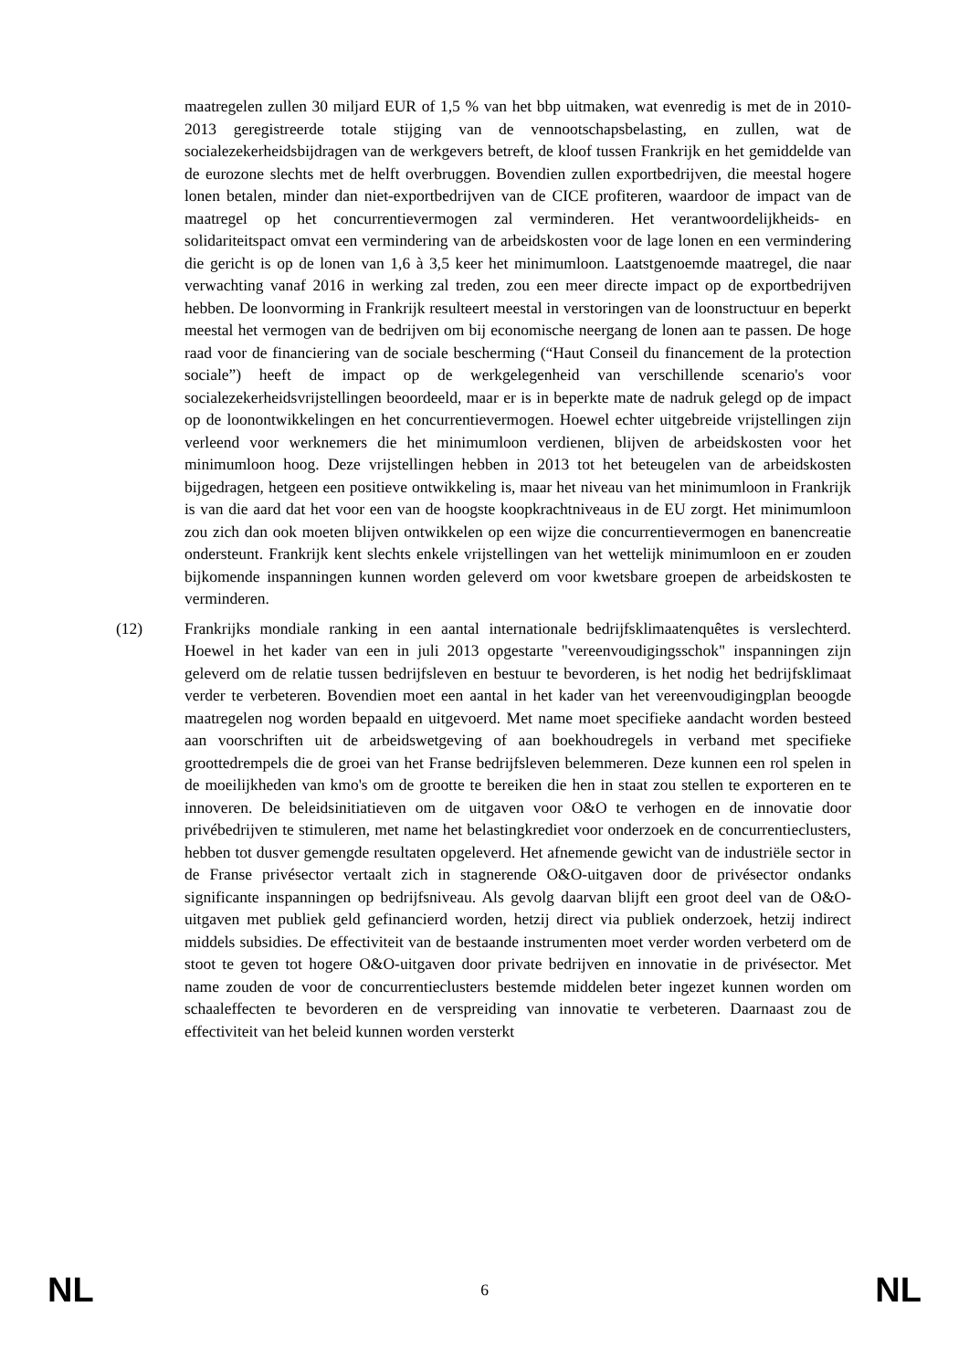maatregelen zullen 30 miljard EUR of 1,5 % van het bbp uitmaken, wat evenredig is met de in 2010-2013 geregistreerde totale stijging van de vennootschapsbelasting, en zullen, wat de socialezekerheidsbijdragen van de werkgevers betreft, de kloof tussen Frankrijk en het gemiddelde van de eurozone slechts met de helft overbruggen. Bovendien zullen exportbedrijven, die meestal hogere lonen betalen, minder dan niet-exportbedrijven van de CICE profiteren, waardoor de impact van de maatregel op het concurrentievermogen zal verminderen. Het verantwoordelijkheids- en solidariteitspact omvat een vermindering van de arbeidskosten voor de lage lonen en een vermindering die gericht is op de lonen van 1,6 à 3,5 keer het minimumloon. Laatstgenoemde maatregel, die naar verwachting vanaf 2016 in werking zal treden, zou een meer directe impact op de exportbedrijven hebben. De loonvorming in Frankrijk resulteert meestal in verstoringen van de loonstructuur en beperkt meestal het vermogen van de bedrijven om bij economische neergang de lonen aan te passen. De hoge raad voor de financiering van de sociale bescherming (“Haut Conseil du financement de la protection sociale”) heeft de impact op de werkgelegenheid van verschillende scenario's voor socialezekerheidsvrijstellingen beoordeeld, maar er is in beperkte mate de nadruk gelegd op de impact op de loonontwikkelingen en het concurrentievermogen. Hoewel echter uitgebreide vrijstellingen zijn verleend voor werknemers die het minimumloon verdienen, blijven de arbeidskosten voor het minimumloon hoog. Deze vrijstellingen hebben in 2013 tot het beteugelen van de arbeidskosten bijgedragen, hetgeen een positieve ontwikkeling is, maar het niveau van het minimumloon in Frankrijk is van die aard dat het voor een van de hoogste koopkrachtniveaus in de EU zorgt. Het minimumloon zou zich dan ook moeten blijven ontwikkelen op een wijze die concurrentievermogen en banencreatie ondersteunt. Frankrijk kent slechts enkele vrijstellingen van het wettelijk minimumloon en er zouden bijkomende inspanningen kunnen worden geleverd om voor kwetsbare groepen de arbeidskosten te verminderen.
(12) Frankrijks mondiale ranking in een aantal internationale bedrijfsklimaatenquêtes is verslechterd. Hoewel in het kader van een in juli 2013 opgestarte "vereenvoudigingsschok" inspanningen zijn geleverd om de relatie tussen bedrijfsleven en bestuur te bevorderen, is het nodig het bedrijfsklimaat verder te verbeteren. Bovendien moet een aantal in het kader van het vereenvoudigingplan beoogde maatregelen nog worden bepaald en uitgevoerd. Met name moet specifieke aandacht worden besteed aan voorschriften uit de arbeidswetgeving of aan boekhoudregels in verband met specifieke groottedrempels die de groei van het Franse bedrijfsleven belemmeren. Deze kunnen een rol spelen in de moeilijkheden van kmo's om de grootte te bereiken die hen in staat zou stellen te exporteren en te innoveren. De beleidsinitiatieven om de uitgaven voor O&O te verhogen en de innovatie door privébedrijven te stimuleren, met name het belastingkrediet voor onderzoek en de concurrentieclusters, hebben tot dusver gemengde resultaten opgeleverd. Het afnemende gewicht van de industriële sector in de Franse privésector vertaalt zich in stagnerende O&O-uitgaven door de privésector ondanks significante inspanningen op bedrijfsniveau. Als gevolg daarvan blijft een groot deel van de O&O-uitgaven met publiek geld gefinancierd worden, hetzij direct via publiek onderzoek, hetzij indirect middels subsidies. De effectiviteit van de bestaande instrumenten moet verder worden verbeterd om de stoot te geven tot hogere O&O-uitgaven door private bedrijven en innovatie in de privésector. Met name zouden de voor de concurrentieclusters bestemde middelen beter ingezet kunnen worden om schaaleffecten te bevorderen en de verspreiding van innovatie te verbeteren. Daarnaast zou de effectiviteit van het beleid kunnen worden versterkt
NL 6 NL